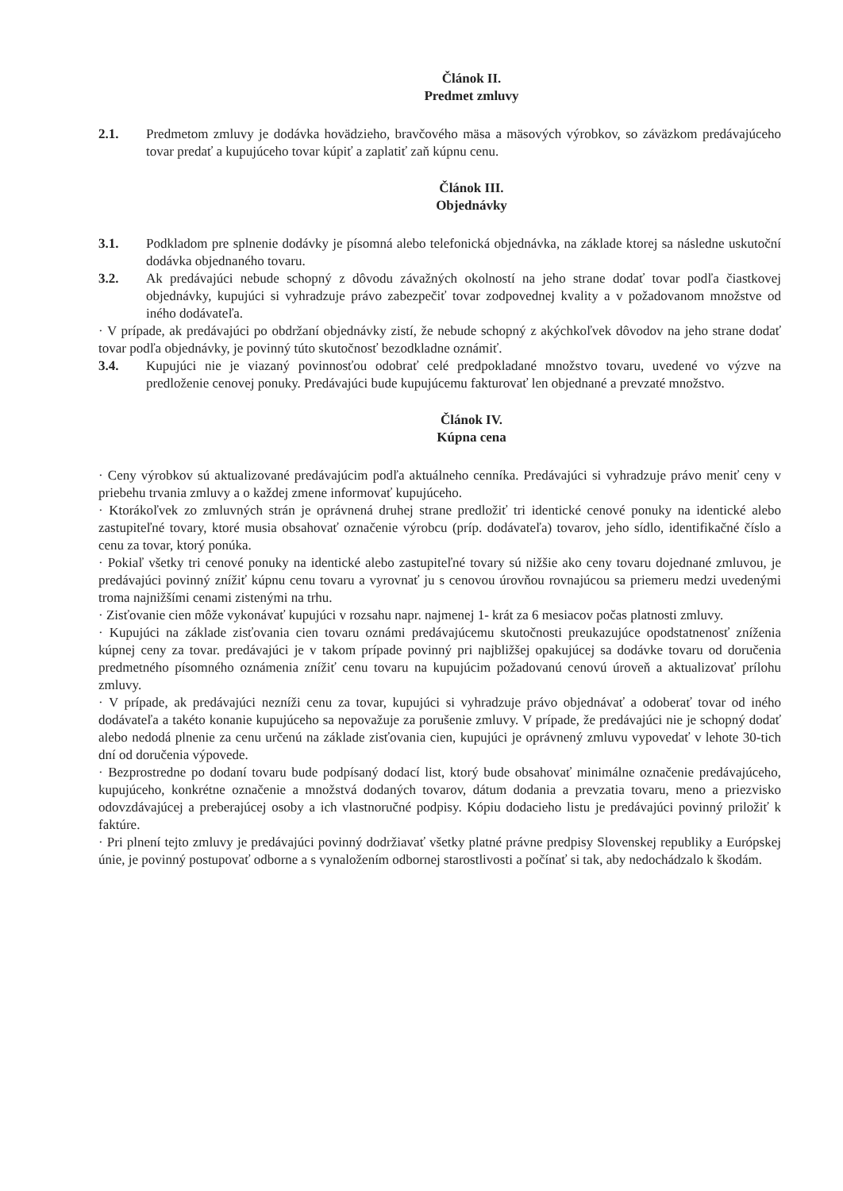Článok II.
Predmet zmluvy
2.1. Predmetom zmluvy je dodávka hovädzieho, bravčového mäsa a mäsových výrobkov, so záväzkom predávajúceho tovar predať a kupujúceho tovar kúpiť a zaplatiť zaň kúpnu cenu.
Článok III.
Objednávky
3.1. Podkladom pre splnenie dodávky je písomná alebo telefonická objednávka, na základe ktorej sa následne uskutoční dodávka objednaného tovaru.
3.2. Ak predávajúci nebude schopný z dôvodu závažných okolností na jeho strane dodať tovar podľa čiastkovej objednávky, kupujúci si vyhradzuje právo zabezpečiť tovar zodpovednej kvality a v požadovanom množstve od iného dodávateľa.
· V prípade, ak predávajúci po obdržaní objednávky zistí, že nebude schopný z akýchkoľvek dôvodov na jeho strane dodať tovar podľa objednávky, je povinný túto skutočnosť bezodkladne oznámiť.
3.4. Kupujúci nie je viazaný povinnosťou odobrať celé predpokladané množstvo tovaru, uvedené vo výzve na predloženie cenovej ponuky. Predávajúci bude kupujúcemu fakturovať len objednané a prevzaté množstvo.
Článok IV.
Kúpna cena
· Ceny výrobkov sú aktualizované predávajúcim podľa aktuálneho cenníka. Predávajúci si vyhradzuje právo meniť ceny v priebehu trvania zmluvy a o každej zmene informovať kupujúceho.
· Ktorákoľvek zo zmluvných strán je oprávnená druhej strane predložiť tri identické cenové ponuky na identické alebo zastupiteľné tovary, ktoré musia obsahovať označenie výrobcu (príp. dodávateľa) tovarov, jeho sídlo, identifikačné číslo a cenu za tovar, ktorý ponúka.
· Pokiaľ všetky tri cenové ponuky na identické alebo zastupiteľné tovary sú nižšie ako ceny tovaru dojednané zmluvou, je predávajúci povinný znížiť kúpnu cenu tovaru a vyrovnať ju s cenovou úrovňou rovnajúcou sa priemeru medzi uvedenými troma najnižšími cenami zistenými na trhu.
· Zisťovanie cien môže vykonávať kupujúci v rozsahu napr. najmenej 1- krát za 6 mesiacov počas platnosti zmluvy.
· Kupujúci na základe zisťovania cien tovaru oznámi predávajúcemu skutočnosti preukazujúce opodstatnenosť zníženia kúpnej ceny za tovar. predávajúci je v takom prípade povinný pri najbližšej opakujúcej sa dodávke tovaru od doručenia predmetného písomného oznámenia znížiť cenu tovaru na kupujúcim požadovanú cenovú úroveň a aktualizovať prílohu zmluvy.
· V prípade, ak predávajúci nezníži cenu za tovar, kupujúci si vyhradzuje právo objednávať a odoberať tovar od iného dodávateľa a takéto konanie kupujúceho sa nepovažuje za porušenie zmluvy. V prípade, že predávajúci nie je schopný dodať alebo nedodá plnenie za cenu určenú na základe zisťovania cien, kupujúci je oprávnený zmluvu vypovedať v lehote 30-tich dní od doručenia výpovede.
· Bezprostredne po dodaní tovaru bude podpísaný dodací list, ktorý bude obsahovať minimálne označenie predávajúceho, kupujúceho, konkrétne označenie a množstvá dodaných tovarov, dátum dodania a prevzatia tovaru, meno a priezvisko odovzdávajúcej a preberajúcej osoby a ich vlastnoručné podpisy. Kópiu dodacieho listu je predávajúci povinný priložiť k faktúre.
· Pri plnení tejto zmluvy je predávajúci povinný dodržiavať všetky platné právne predpisy Slovenskej republiky a Európskej únie, je povinný postupovať odborne a s vynaložením odbornej starostlivosti a počínať si tak, aby nedochádzalo k škodám.